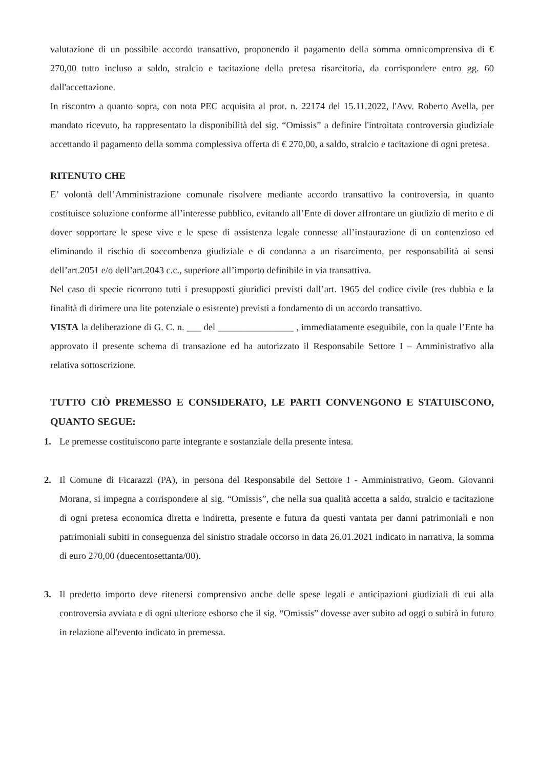valutazione di un possibile accordo transattivo, proponendo il pagamento della somma omnicomprensiva di € 270,00 tutto incluso a saldo, stralcio e tacitazione della pretesa risarcitoria, da corrispondere entro gg. 60 dall'accettazione.
In riscontro a quanto sopra, con nota PEC acquisita al prot. n. 22174 del 15.11.2022, l'Avv. Roberto Avella, per mandato ricevuto, ha rappresentato la disponibilità del sig. “Omissis” a definire l'introitata controversia giudiziale accettando il pagamento della somma complessiva offerta di € 270,00, a saldo, stralcio e tacitazione di ogni pretesa.
RITENUTO CHE
E’ volontà dell’Amministrazione comunale risolvere mediante accordo transattivo la controversia, in quanto costituisce soluzione conforme all’interesse pubblico, evitando all’Ente di dover affrontare un giudizio di merito e di dover sopportare le spese vive e le spese di assistenza legale connesse all’instaurazione di un contenzioso ed eliminando il rischio di soccombenza giudiziale e di condanna a un risarcimento, per responsabilità ai sensi dell’art.2051 e/o dell’art.2043 c.c., superiore all’importo definibile in via transattiva.
Nel caso di specie ricorrono tutti i presupposti giuridici previsti dall’art. 1965 del codice civile (res dubbia e la finalità di dirimere una lite potenziale o esistente) previsti a fondamento di un accordo transattivo.
VISTA la deliberazione di G. C. n. ___ del ________________ , immediatamente eseguibile, con la quale l’Ente ha approvato il presente schema di transazione ed ha autorizzato il Responsabile Settore I – Amministrativo alla relativa sottoscrizione.
TUTTO CIÒ PREMESSO E CONSIDERATO, LE PARTI CONVENGONO E STATUISCONO, QUANTO SEGUE:
1. Le premesse costituiscono parte integrante e sostanziale della presente intesa.
2. Il Comune di Ficarazzi (PA), in persona del Responsabile del Settore I - Amministrativo, Geom. Giovanni Morana, si impegna a corrispondere al sig. “Omissis”, che nella sua qualità accetta a saldo, stralcio e tacitazione di ogni pretesa economica diretta e indiretta, presente e futura da questi vantata per danni patrimoniali e non patrimoniali subiti in conseguenza del sinistro stradale occorso in data 26.01.2021 indicato in narrativa, la somma di euro 270,00 (duecentosettanta/00).
3. Il predetto importo deve ritenersi comprensivo anche delle spese legali e anticipazioni giudiziali di cui alla controversia avviata e di ogni ulteriore esborso che il sig. “Omissis” dovesse aver subito ad oggi o subirà in futuro in relazione all'evento indicato in premessa.